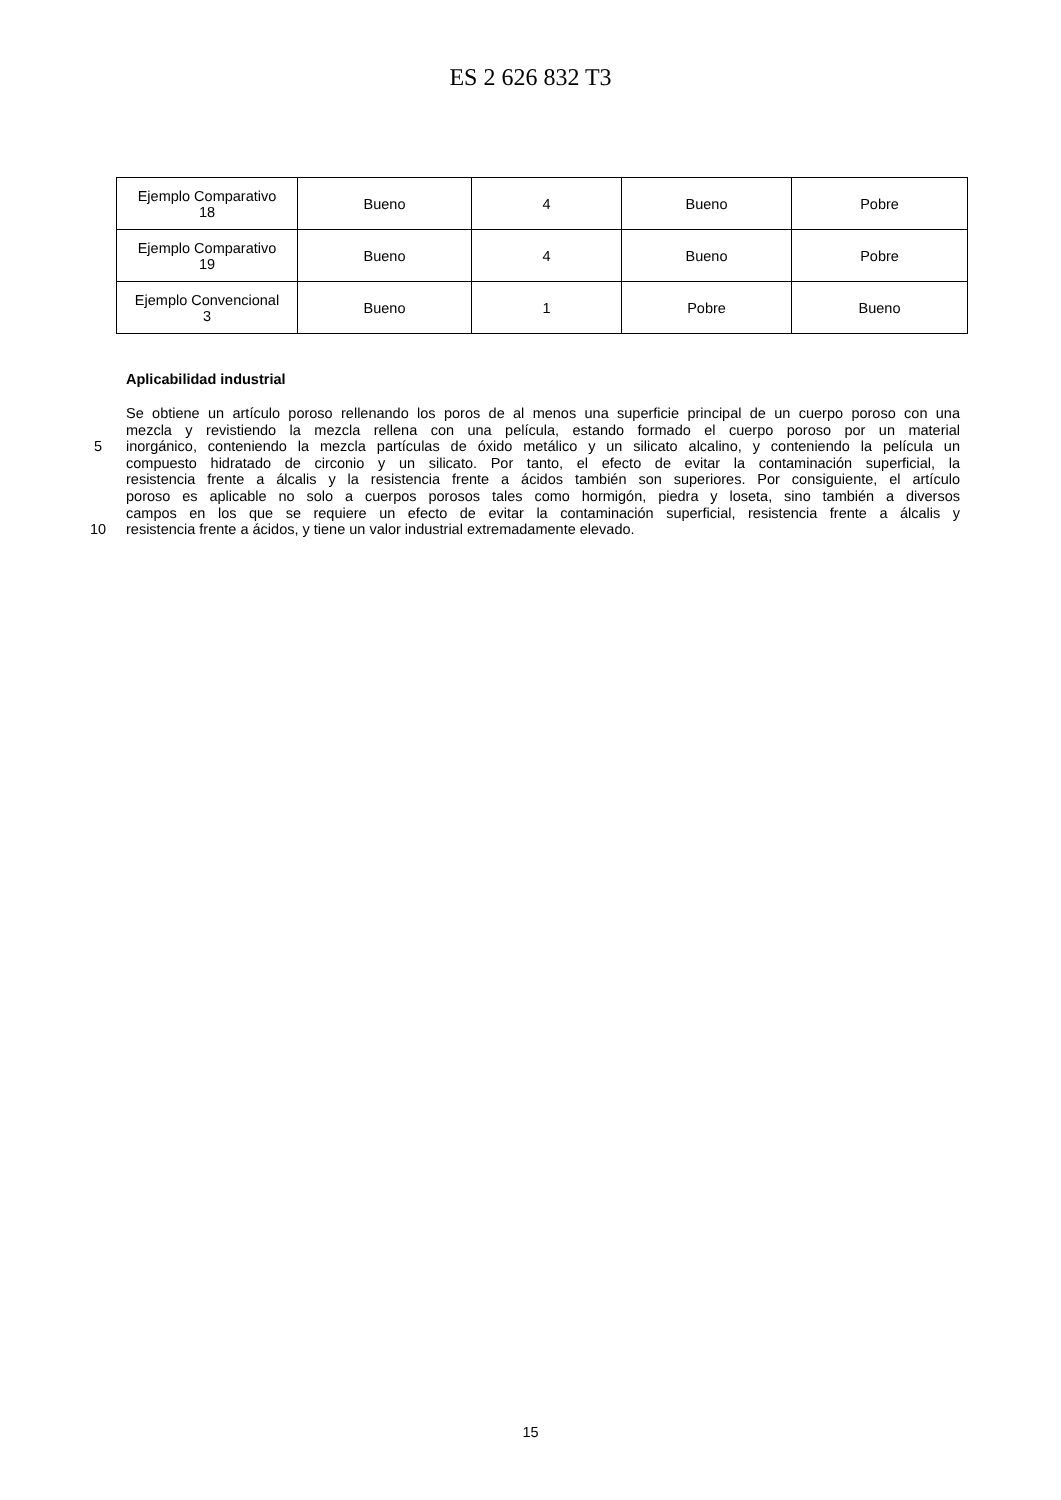ES 2 626 832 T3
| Ejemplo Comparativo 18 | Bueno | 4 | Bueno | Pobre |
| Ejemplo Comparativo 19 | Bueno | 4 | Bueno | Pobre |
| Ejemplo Convencional 3 | Bueno | 1 | Pobre | Bueno |
Aplicabilidad industrial
Se obtiene un artículo poroso rellenando los poros de al menos una superficie principal de un cuerpo poroso con una
mezcla y revistiendo la mezcla rellena con una película, estando formado el cuerpo poroso por un material
5 inorgánico, conteniendo la mezcla partículas de óxido metálico y un silicato alcalino, y conteniendo la película un
compuesto hidratado de circonio y un silicato. Por tanto, el efecto de evitar la contaminación superficial, la
resistencia frente a álcalis y la resistencia frente a ácidos también son superiores. Por consiguiente, el artículo
poroso es aplicable no solo a cuerpos porosos tales como hormigón, piedra y loseta, sino también a diversos
campos en los que se requiere un efecto de evitar la contaminación superficial, resistencia frente a álcalis y
10 resistencia frente a ácidos, y tiene un valor industrial extremadamente elevado.
15